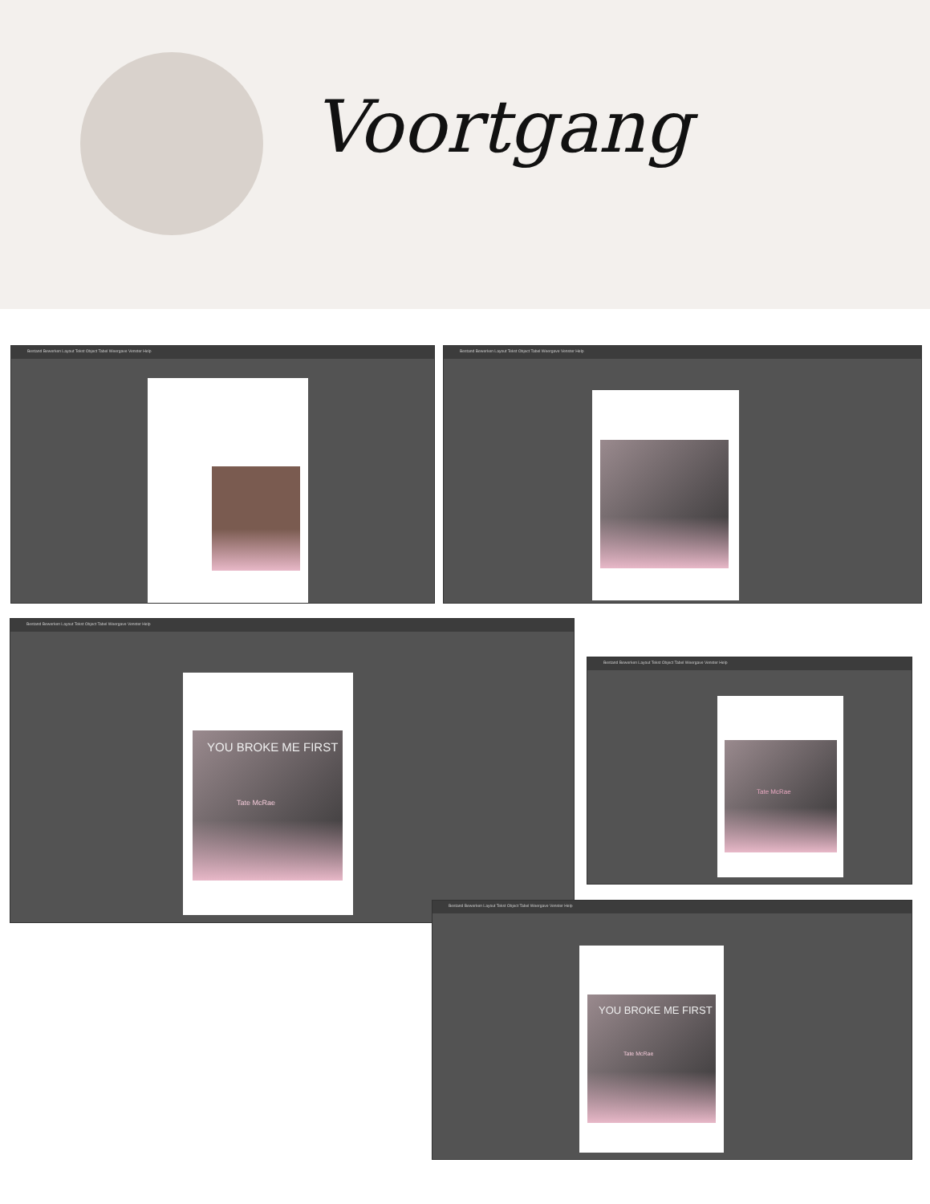Voortgang
Bestand Bewerken Layout Tekst Object Tabel Weergave Venster Help
Bestand Bewerken Layout Tekst Object Tabel Weergave Venster Help
Bestand Bewerken Layout Tekst Object Tabel Weergave Venster Help
YOU BROKE ME FIRST
Tate McRae
Bestand Bewerken Layout Tekst Object Tabel Weergave Venster Help
Tate McRae
Bestand Bewerken Layout Tekst Object Tabel Weergave Venster Help
YOU BROKE ME FIRST
Tate McRae